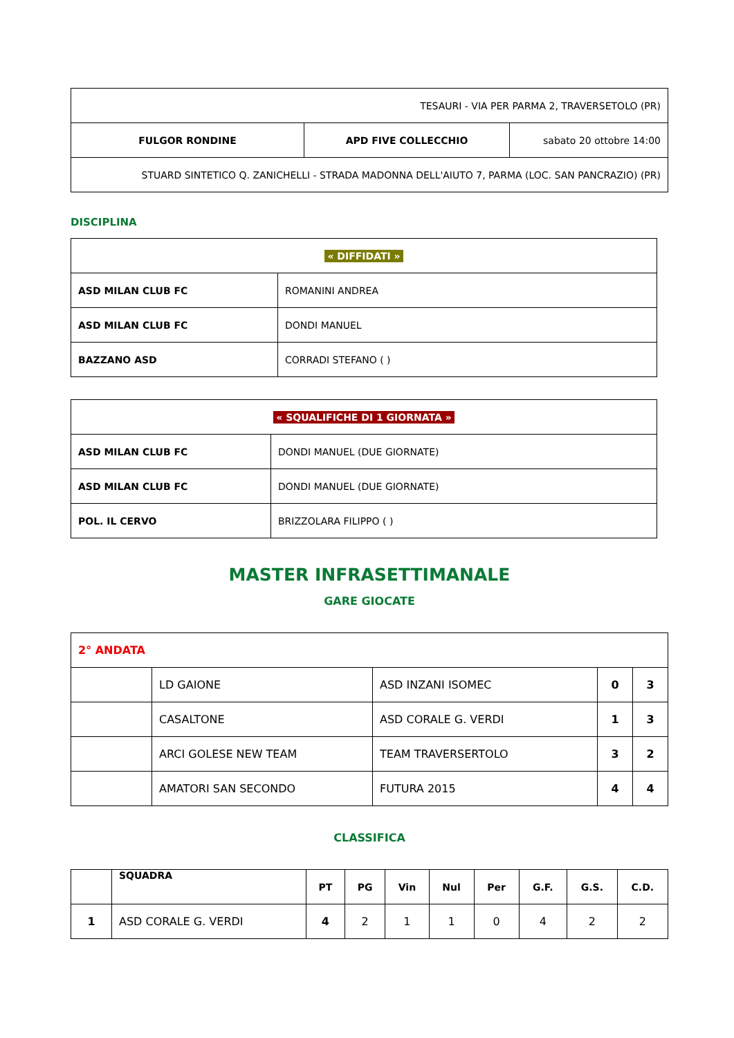| TESAURI - VIA PER PARMA 2, TRAVERSETOLO (PR) | | |
| FULGOR RONDINE | APD FIVE COLLECCHIO | sabato 20 ottobre 14:00 |
| STUARD SINTETICO Q. ZANICHELLI - STRADA MADONNA DELL'AIUTO 7, PARMA (LOC. SAN PANCRAZIO) (PR) | | |
DISCIPLINA
| « DIFFIDATI » | |
| ASD MILAN CLUB FC | ROMANINI ANDREA |
| ASD MILAN CLUB FC | DONDI MANUEL |
| BAZZANO ASD | CORRADI STEFANO ( ) |
| « SQUALIFICHE DI 1 GIORNATA » | |
| ASD MILAN CLUB FC | DONDI MANUEL (DUE GIORNATE) |
| ASD MILAN CLUB FC | DONDI MANUEL (DUE GIORNATE) |
| POL. IL CERVO | BRIZZOLARA FILIPPO ( ) |
MASTER INFRASETTIMANALE
GARE GIOCATE
| 2° ANDATA | | | | |
| | LD GAIONE | ASD INZANI ISOMEC | 0 | 3 |
| | CASALTONE | ASD CORALE G. VERDI | 1 | 3 |
| | ARCI GOLESE NEW TEAM | TEAM TRAVERSERTOLO | 3 | 2 |
| | AMATORI SAN SECONDO | FUTURA 2015 | 4 | 4 |
CLASSIFICA
| | SQUADRA | PT | PG | Vin | Nul | Per | G.F. | G.S. | C.D. |
| --- | --- | --- | --- | --- | --- | --- | --- | --- | --- |
| 1 | ASD CORALE G. VERDI | 4 | 2 | 1 | 1 | 0 | 4 | 2 | 2 |